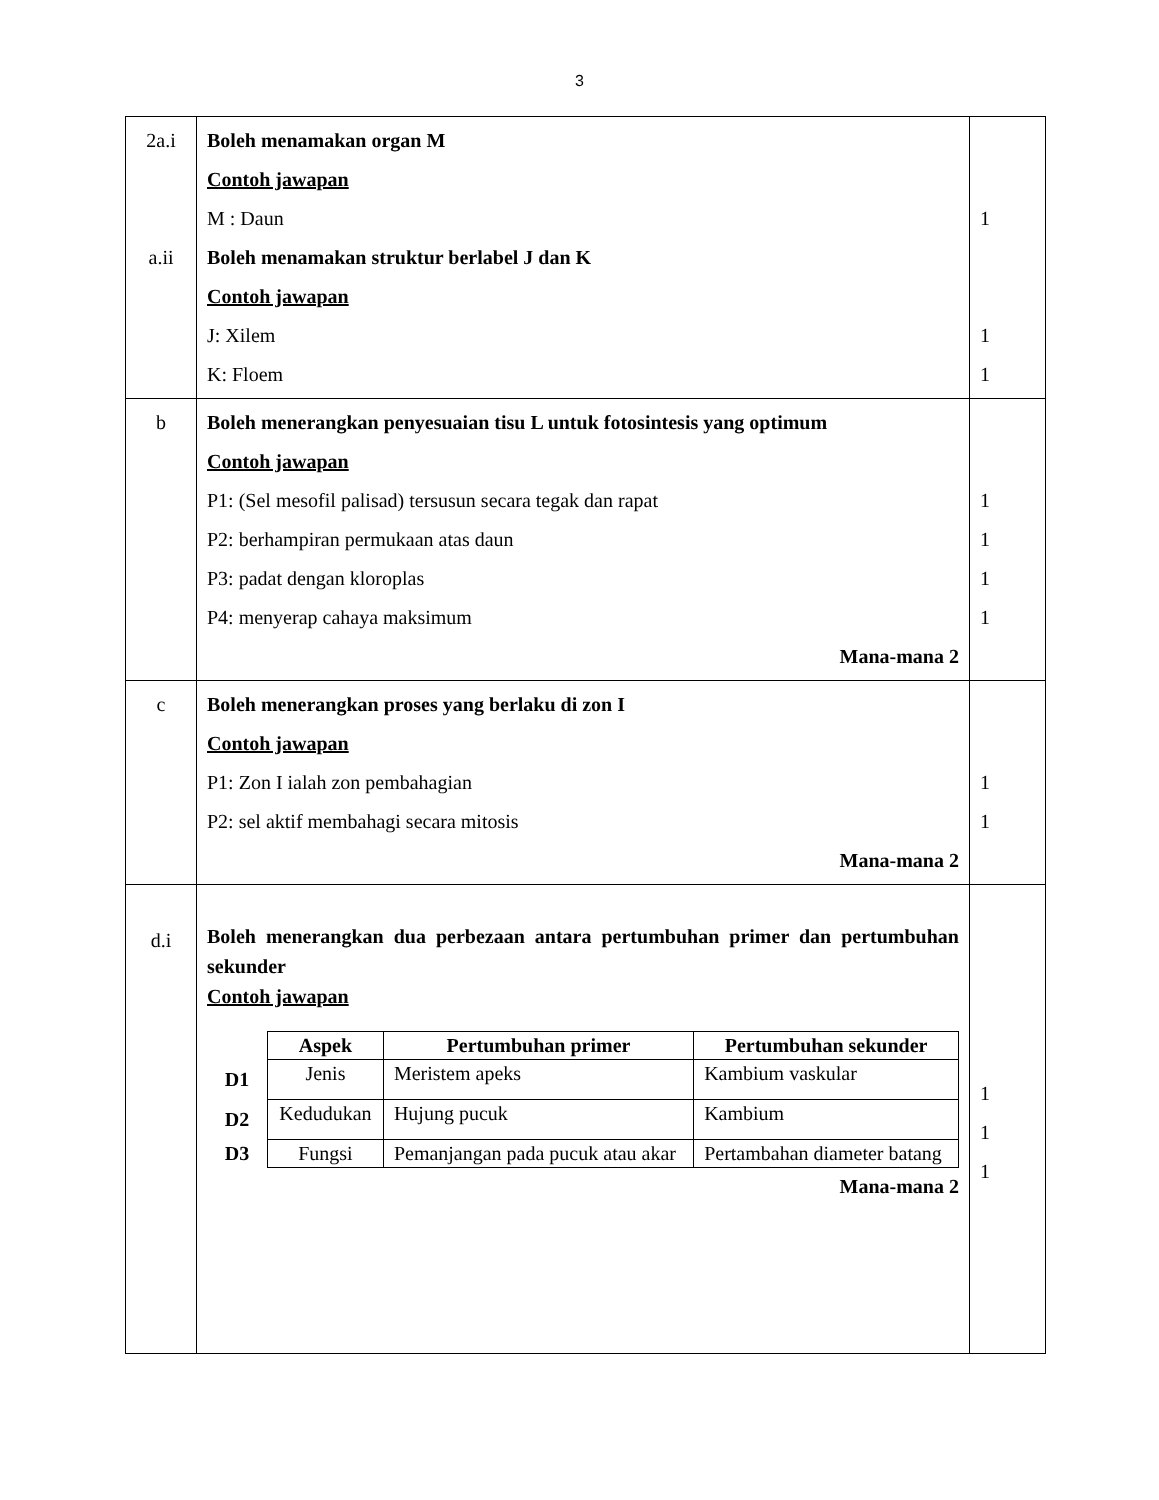3
| 2a.i a.ii | Boleh menamakan organ M Contoh jawapan M : Daun Boleh menamakan struktur berlabel J dan K Contoh jawapan J: Xilem K: Floem | 1 1 1 |
| b | Boleh menerangkan penyesuaian tisu L untuk fotosintesis yang optimum Contoh jawapan P1: (Sel mesofil palisad) tersusun secara tegak dan rapat P2: berhampiran permukaan atas daun P3: padat dengan kloroplas P4: menyerap cahaya maksimum Mana-mana 2 | 1 1 1 1 |
| c | Boleh menerangkan proses yang berlaku di zon I Contoh jawapan P1: Zon I ialah zon pembahagian P2: sel aktif membahagi secara mitosis Mana-mana 2 | 1 1 |
| d.i | Boleh menerangkan dua perbezaan antara pertumbuhan primer dan pertumbuhan sekunder Contoh jawapan / / Aspek / Pertumbuhan primer / Pertumbuhan sekunder / / D1 / Jenis / Meristem apeks / Kambium vaskular / / D2 / Kedudukan / Hujung pucuk / Kambium / / D3 / Fungsi / Pemanjangan pada pucuk atau akar / Pertambahan diameter batang / Mana-mana 2 | 1 1 1 |